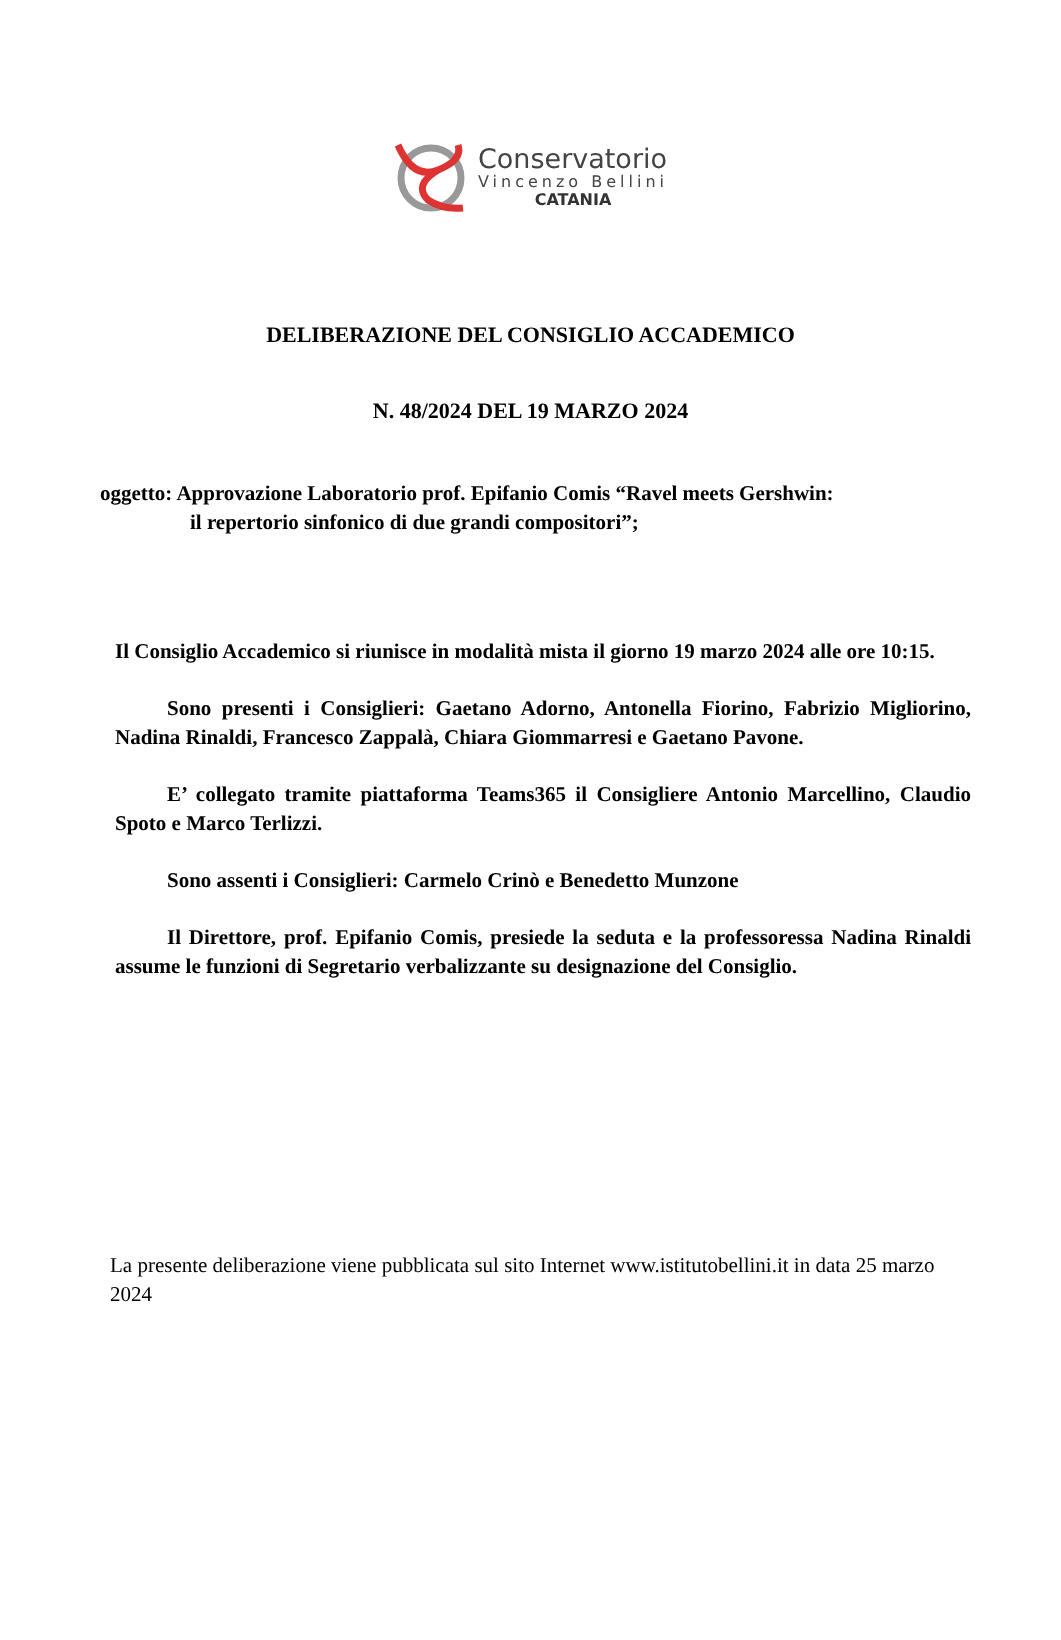Conservatorio
Vincenzo Bellini
CATANIA
DELIBERAZIONE DEL CONSIGLIO ACCADEMICO
N. 48/2024 DEL 19 MARZO 2024
oggetto: Approvazione Laboratorio prof. Epifanio Comis “Ravel meets Gershwin:
il repertorio sinfonico di due grandi compositori”;
Il Consiglio Accademico si riunisce in modalità mista il giorno 19 marzo 2024 alle ore 10:15.
Sono presenti i Consiglieri: Gaetano Adorno, Antonella Fiorino, Fabrizio Migliorino, Nadina Rinaldi, Francesco Zappalà, Chiara Giommarresi e Gaetano Pavone.
E’ collegato tramite piattaforma Teams365 il Consigliere Antonio Marcellino, Claudio Spoto e Marco Terlizzi.
Sono assenti i Consiglieri: Carmelo Crinò e Benedetto Munzone
Il Direttore, prof. Epifanio Comis, presiede la seduta e la professoressa Nadina Rinaldi assume le funzioni di Segretario verbalizzante su designazione del Consiglio.
La presente deliberazione viene pubblicata sul sito Internet www.istitutobellini.it in data 25 marzo 2024